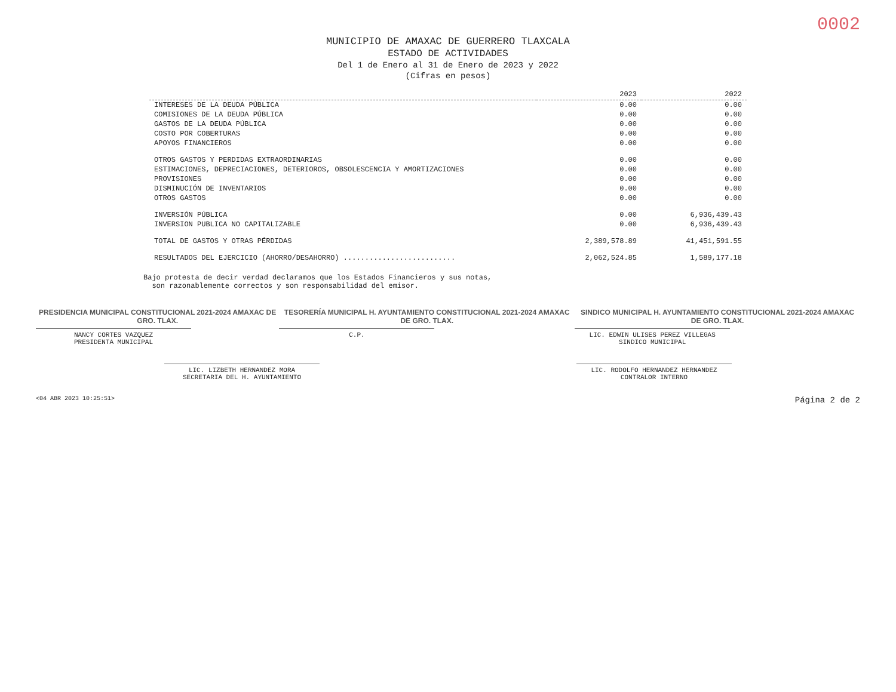0002
MUNICIPIO DE AMAXAC DE GUERRERO TLAXCALA
ESTADO DE ACTIVIDADES
Del 1 de Enero al 31 de Enero de 2023 y 2022
(Cifras en pesos)
| | 2023 | 2022 |
| --- | --- | --- |
| INTERESES DE LA DEUDA PÚBLICA | 0.00 | 0.00 |
| COMISIONES DE LA DEUDA PÚBLICA | 0.00 | 0.00 |
| GASTOS DE LA DEUDA PÚBLICA | 0.00 | 0.00 |
| COSTO POR COBERTURAS | 0.00 | 0.00 |
| APOYOS FINANCIEROS | 0.00 | 0.00 |
| OTROS GASTOS Y PERDIDAS EXTRAORDINARIAS | 0.00 | 0.00 |
| ESTIMACIONES, DEPRECIACIONES, DETERIOROS, OBSOLESCENCIA Y AMORTIZACIONES | 0.00 | 0.00 |
| PROVISIONES | 0.00 | 0.00 |
| DISMINUCIÓN DE INVENTARIOS | 0.00 | 0.00 |
| OTROS GASTOS | 0.00 | 0.00 |
| INVERSIÓN PÚBLICA | 0.00 | 6,936,439.43 |
| INVERSION PUBLICA NO CAPITALIZABLE | 0.00 | 6,936,439.43 |
| TOTAL DE GASTOS Y OTRAS PÉRDIDAS | 2,389,578.89 | 41,451,591.55 |
| RESULTADOS DEL EJERCICIO (AHORRO/DESAHORRO) .......................... | 2,062,524.85 | 1,589,177.18 |
Bajo protesta de decir verdad declaramos que los Estados Financieros y sus notas,
son razonablemente correctos y son responsabilidad del emisor.
PRESIDENCIA MUNICIPAL CONSTITUCIONAL 2021-2024 AMAXAC DE GRO. TLAX.
NANCY CORTES VAZQUEZ
PRESIDENTA MUNICIPAL
TESORERÍA MUNICIPAL H. AYUNTAMIENTO CONSTITUCIONAL 2021-2024 AMAXAC DE GRO. TLAX.
C.P.
SINDICO MUNICIPAL H. AYUNTAMIENTO CONSTITUCIONAL 2021-2024 AMAXAC DE GRO. TLAX.
LIC. EDWIN ULISES PEREZ VILLEGAS
SINDICO MUNICIPAL
LIC. LIZBETH HERNANDEZ MORA
SECRETARIA DEL H. AYUNTAMIENTO
LIC. RODOLFO HERNANDEZ HERNANDEZ
CONTRALOR INTERNO
<04 ABR 2023 10:25:51> Página 2 de 2